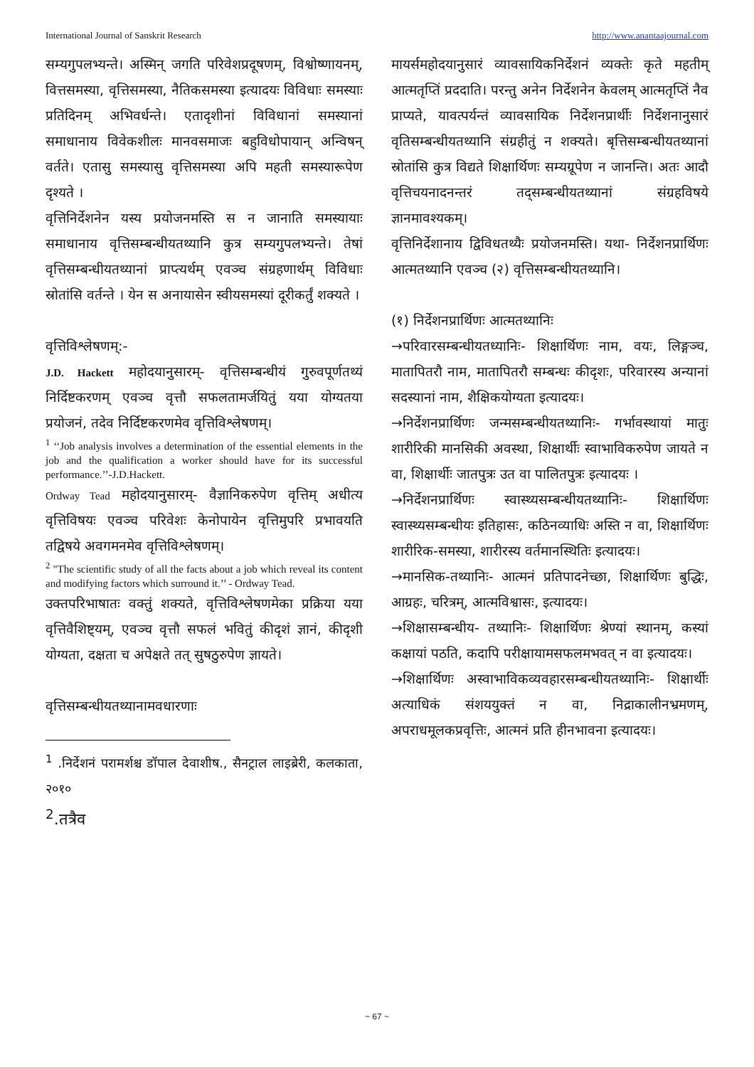International Journal of Sanskrit Research http://www.anantaajournal.com
सम्यगुपलभ्यन्ते। अस्मिन् जगति परिवेशप्रदूषणम्, विश्वोष्णायनम्, वित्तसमस्या, वृत्तिसमस्या, नैतिकसमस्या इत्यादयः विविधाः समस्याः प्रतिदिनम् अभिवर्धन्ते। एतादृशीनां विविधानां समस्यानां समाधानाय विवेकशीलः मानवसमाजः बहुविधोपायान् अन्विषन् वर्तते। एतासु समस्यासु वृत्तिसमस्या अपि महती समस्यारूपेण दृश्यते ।
वृत्तिनिर्देशनेन यस्य प्रयोजनमस्ति स न जानाति समस्यायाः समाधानाय वृत्तिसम्बन्धीयतथ्यानि कुत्र सम्यगुपलभ्यन्ते। तेषां वृत्तिसम्बन्धीयतथ्यानां प्राप्त्यर्थम् एवञ्च संग्रहणार्थम् विविधाः स्रोतांसि वर्तन्ते । येन स अनायासेन स्वीयसमस्यां दूरीकर्तुं शक्यते ।
वृत्तिविश्लेषणम्:-
J.D. Hackett महोदयानुसारम्- वृत्तिसम्बन्धीयं गुरुवपूर्णतथ्यं निर्दिष्टकरणम् एवञ्च वृत्तौ सफलतामर्जयितुं यया योग्यतया प्रयोजनं, तदेव निर्दिष्टकरणमेव वृत्तिविश्लेषणम्।
<sup>1</sup> ‘‘Job analysis involves a determination of the essential elements in the job and the qualification a worker should have for its successful performance.’’-J.D.Hackett.
Ordway Tead महोदयानुसारम्- वैज्ञानिकरुपेण वृत्तिम् अधीत्य वृत्तिविषयः एवञ्च परिवेशः केनोपायेन वृत्तिमुपरि प्रभावयति तद्विषये अवगमनमेव वृत्तिविश्लेषणम्।
<sup>2</sup> "The scientific study of all the facts about a job which reveal its content and modifying factors which surround it.’’ - Ordway Tead.
उक्तपरिभाषातः वक्तुं शक्यते, वृत्तिविश्लेषणमेका प्रक्रिया यया वृत्तिवैशिष्ट्यम्, एवञ्च वृत्तौ सफलं भवितुं कीदृशं ज्ञानं, कीदृशी योग्यता, दक्षता च अपेक्षते तत् सुषठुरुपेण ज्ञायते।
वृत्तिसम्बन्धीयतथ्यानामवधारणाः
<sup>1</sup> .निर्देशनं परामर्शश्च डॉपाल देवाशीष., सैनट्राल लाइब्रेरी, कलकाता, २०१०
<sup>2</sup>.तत्रैव
मायर्समहोदयानुसारं व्यावसायिकनिर्देशनं व्यक्तेः कृते महतीम् आत्मतृप्तिं प्रददाति। परन्तु अनेन निर्देशनेन केवलम् आत्मतृप्तिं नैव प्राप्यते, यावत्पर्यन्तं व्यावसायिक निर्देशनप्रार्थीः निर्देशनानुसारं वृतिसम्बन्धीयतथ्यानि संग्रहीतुं न शक्यते। बृत्तिसम्बन्धीयतथ्यानां स्रोतांसि कुत्र विद्यते शिक्षार्थिणः सम्यग्रूपेण न जानन्ति। अतः आदौ वृत्तिचयनादनन्तरं तद्सम्बन्धीयतथ्यानां संग्रहविषये ज्ञानमावश्यकम्।
वृत्तिनिर्देशानाय द्विविधतथ्यैः प्रयोजनमस्ति। यथा- निर्देशनप्रार्थिणः आत्मतथ्यानि एवञ्च (२) वृत्तिसम्बन्धीयतथ्यानि।
(१) निर्देशनप्रार्थिणः आत्मतथ्यानिः
→परिवारसम्बन्धीयतध्यानिः- शिक्षार्थिणः नाम, वयः, लिङ्गञ्च, मातापितरौ नाम, मातापितरौ सम्बन्धः कीदृशः, परिवारस्य अन्यानां सदस्यानां नाम, शैक्षिकयोग्यता इत्यादयः।
→निर्देशनप्रार्थिणः जन्मसम्बन्धीयतथ्यानिः- गर्भावस्थायां मातुः शारीरिकी मानसिकी अवस्था, शिक्षार्थीः स्वाभाविकरुपेण जायते न वा, शिक्षार्थीः जातपुत्रः उत वा पालितपुत्रः इत्यादयः ।
→निर्देशनप्रार्थिणः स्वास्थ्यसम्बन्धीयतथ्यानिः- शिक्षार्थिणः स्वास्थ्यसम्बन्धीयः इतिहासः, कठिनव्याधिः अस्ति न वा, शिक्षार्थिणः शारीरिक-समस्या, शारीरस्य वर्तमानस्थितिः इत्यादयः।
→मानसिक-तथ्यानिः- आत्मनं प्रतिपादनेच्छा, शिक्षार्थिणः बुद्धिः, आग्रहः, चरित्रम्, आत्मविश्वासः, इत्यादयः।
→शिक्षासम्बन्धीय- तथ्यानिः- शिक्षार्थिणः श्रेण्यां स्थानम्, कस्यां कक्षायां पठति, कदापि परीक्षायामसफलमभवत् न वा इत्यादयः।
→शिक्षार्थिणः अस्वाभाविकव्यवहारसम्बन्धीयतथ्यानिः- शिक्षार्थीः अत्याधिकं संशययुक्तं न वा, निद्राकालीनभ्रमणम्, अपराधमूलकप्रवृत्तिः, आत्मनं प्रति हीनभावना इत्यादयः।
~ 67 ~